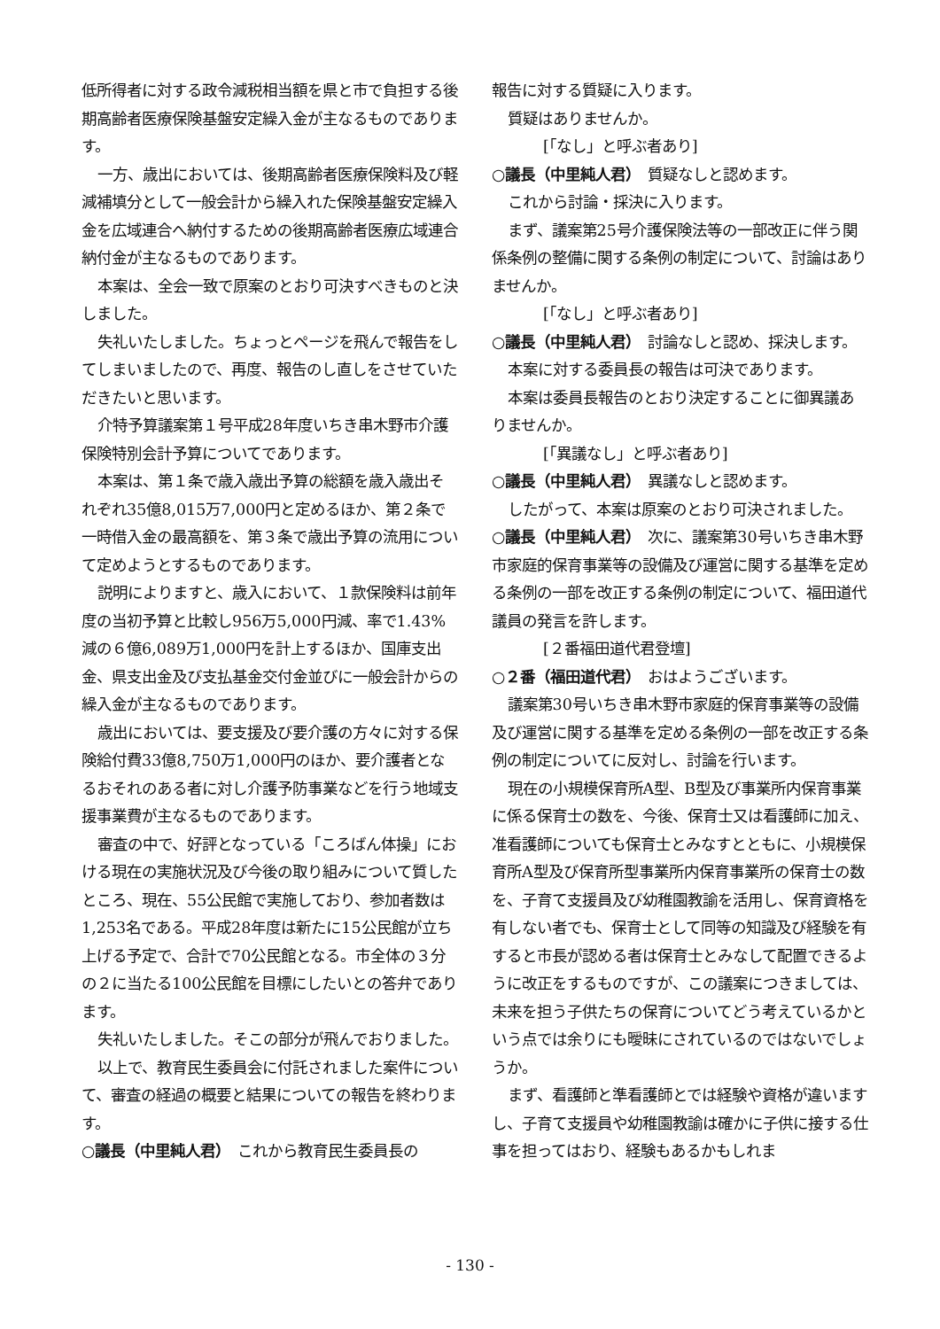低所得者に対する政令減税相当額を県と市で負担する後期高齢者医療保険基盤安定繰入金が主なるものであります。
一方、歳出においては、後期高齢者医療保険料及び軽減補填分として一般会計から繰入れた保険基盤安定繰入金を広域連合へ納付するための後期高齢者医療広域連合納付金が主なるものであります。
本案は、全会一致で原案のとおり可決すべきものと決しました。
失礼いたしました。ちょっとページを飛んで報告をしてしまいましたので、再度、報告のし直しをさせていただきたいと思います。
介特予算議案第１号平成28年度いちき串木野市介護保険特別会計予算についてであります。
本案は、第１条で歳入歳出予算の総額を歳入歳出それぞれ35億8,015万7,000円と定めるほか、第２条で一時借入金の最高額を、第３条で歳出予算の流用について定めようとするものであります。
説明によりますと、歳入において、１款保険料は前年度の当初予算と比較し956万5,000円減、率で1.43%減の６億6,089万1,000円を計上するほか、国庫支出金、県支出金及び支払基金交付金並びに一般会計からの繰入金が主なるものであります。
歳出においては、要支援及び要介護の方々に対する保険給付費33億8,750万1,000円のほか、要介護者となるおそれのある者に対し介護予防事業などを行う地域支援事業費が主なるものであります。
審査の中で、好評となっている「ころばん体操」における現在の実施状況及び今後の取り組みについて質したところ、現在、55公民館で実施しており、参加者数は1,253名である。平成28年度は新たに15公民館が立ち上げる予定で、合計で70公民館となる。市全体の３分の２に当たる100公民館を目標にしたいとの答弁であります。
失礼いたしました。そこの部分が飛んでおりました。
以上で、教育民生委員会に付託されました案件について、審査の経過の概要と結果についての報告を終わります。
○議長（中里純人君）　これから教育民生委員長の
報告に対する質疑に入ります。
質疑はありませんか。
[「なし」と呼ぶ者あり]
○議長（中里純人君）　質疑なしと認めます。
これから討論・採決に入ります。
まず、議案第25号介護保険法等の一部改正に伴う関係条例の整備に関する条例の制定について、討論はありませんか。
[「なし」と呼ぶ者あり]
○議長（中里純人君）　討論なしと認め、採決します。
本案に対する委員長の報告は可決であります。
本案は委員長報告のとおり決定することに御異議ありませんか。
[「異議なし」と呼ぶ者あり]
○議長（中里純人君）　異議なしと認めます。
したがって、本案は原案のとおり可決されました。
○議長（中里純人君）　次に、議案第30号いちき串木野市家庭的保育事業等の設備及び運営に関する基準を定める条例の一部を改正する条例の制定について、福田道代議員の発言を許します。
[２番福田道代君登壇]
○２番（福田道代君）　おはようございます。
議案第30号いちき串木野市家庭的保育事業等の設備及び運営に関する基準を定める条例の一部を改正する条例の制定についてに反対し、討論を行います。
現在の小規模保育所A型、B型及び事業所内保育事業に係る保育士の数を、今後、保育士又は看護師に加え、准看護師についても保育士とみなすとともに、小規模保育所A型及び保育所型事業所内保育事業所の保育士の数を、子育て支援員及び幼稚園教諭を活用し、保育資格を有しない者でも、保育士として同等の知識及び経験を有すると市長が認める者は保育士とみなして配置できるように改正をするものですが、この議案につきましては、未来を担う子供たちの保育についてどう考えているかという点では余りにも曖昧にされているのではないでしょうか。
まず、看護師と準看護師とでは経験や資格が違いますし、子育て支援員や幼稚園教諭は確かに子供に接する仕事を担ってはおり、経験もあるかもしれま
- 130 -